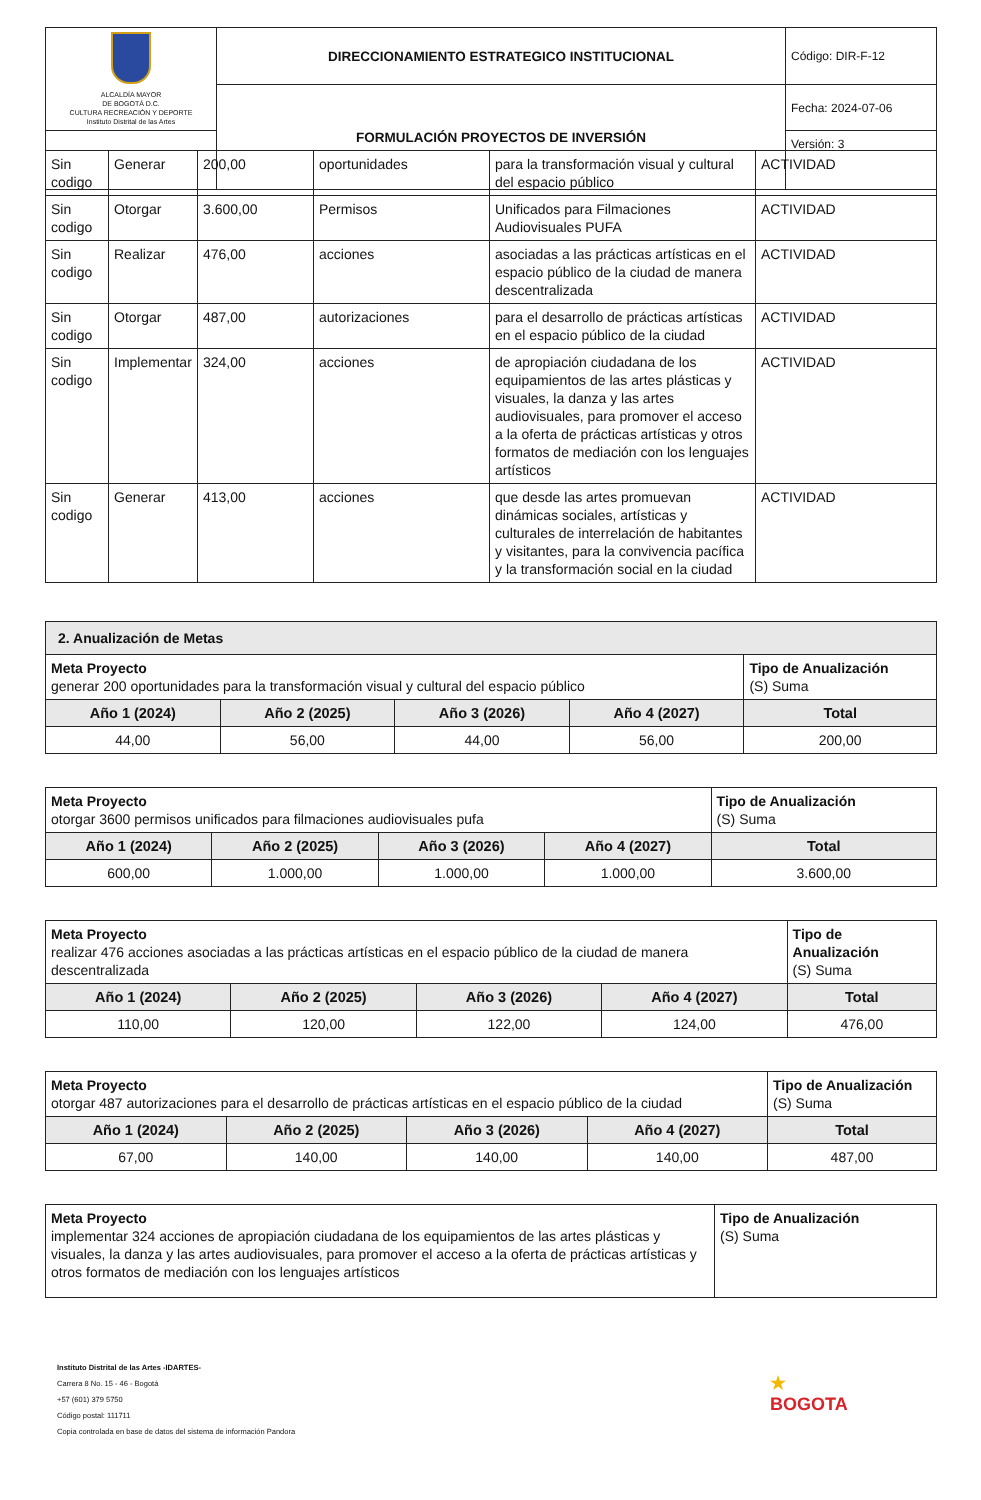| ALCALDÍA MAYOR DE BOGOTÁ D.C. CULTURA RECREACIÓN Y DEPORTE Instituto Distrital de las Artes | DIRECCIONAMIENTO ESTRATEGICO INSTITUCIONAL | Código: DIR-F-12 |
| | FORMULACIÓN PROYECTOS DE INVERSIÓN | Fecha: 2024-07-06 |
| | | Versión: 3 |
| Sin codigo | Generar | 200,00 | oportunidades | para la transformación visual y cultural del espacio público | ACTIVIDAD |
| Sin codigo | Otorgar | 3.600,00 | Permisos | Unificados para Filmaciones Audiovisuales PUFA | ACTIVIDAD |
| Sin codigo | Realizar | 476,00 | acciones | asociadas a las prácticas artísticas en el espacio público de la ciudad de manera descentralizada | ACTIVIDAD |
| Sin codigo | Otorgar | 487,00 | autorizaciones | para el desarrollo de prácticas artísticas en el espacio público de la ciudad | ACTIVIDAD |
| Sin codigo | Implementar | 324,00 | acciones | de apropiación ciudadana de los equipamientos de las artes plásticas y visuales, la danza y las artes audiovisuales, para promover el acceso a la oferta de prácticas artísticas y otros formatos de mediación con los lenguajes artísticos | ACTIVIDAD |
| Sin codigo | Generar | 413,00 | acciones | que desde las artes promuevan dinámicas sociales, artísticas y culturales de interrelación de habitantes y visitantes, para la convivencia pacífica y la transformación social en la ciudad | ACTIVIDAD |
| 2. Anualización de Metas | | | | |
| Meta Proyecto generar 200 oportunidades para la transformación visual y cultural del espacio público | | | | Tipo de Anualización (S) Suma |
| Año 1 (2024) | Año 2 (2025) | Año 3 (2026) | Año 4 (2027) | Total |
| 44,00 | 56,00 | 44,00 | 56,00 | 200,00 |
| Meta Proyecto otorgar 3600 permisos unificados para filmaciones audiovisuales pufa | | | | Tipo de Anualización (S) Suma |
| Año 1 (2024) | Año 2 (2025) | Año 3 (2026) | Año 4 (2027) | Total |
| 600,00 | 1.000,00 | 1.000,00 | 1.000,00 | 3.600,00 |
| Meta Proyecto realizar 476 acciones asociadas a las prácticas artísticas en el espacio público de la ciudad de manera descentralizada | | | | Tipo de Anualización (S) Suma |
| Año 1 (2024) | Año 2 (2025) | Año 3 (2026) | Año 4 (2027) | Total |
| 110,00 | 120,00 | 122,00 | 124,00 | 476,00 |
| Meta Proyecto otorgar 487 autorizaciones para el desarrollo de prácticas artísticas en el espacio público de la ciudad | | | | Tipo de Anualización (S) Suma |
| Año 1 (2024) | Año 2 (2025) | Año 3 (2026) | Año 4 (2027) | Total |
| 67,00 | 140,00 | 140,00 | 140,00 | 487,00 |
| Meta Proyecto implementar 324 acciones de apropiación ciudadana de los equipamientos de las artes plásticas y visuales, la danza y las artes audiovisuales, para promover el acceso a la oferta de prácticas artísticas y otros formatos de mediación con los lenguajes artísticos | Tipo de Anualización (S) Suma |
Instituto Distrital de las Artes -IDARTES-
Carrera 8 No. 15 - 46 - Bogotá
+57 (601) 379 5750
Código postal: 111711
Copia controlada en base de datos del sistema de información Pandora
★
BOGOTA